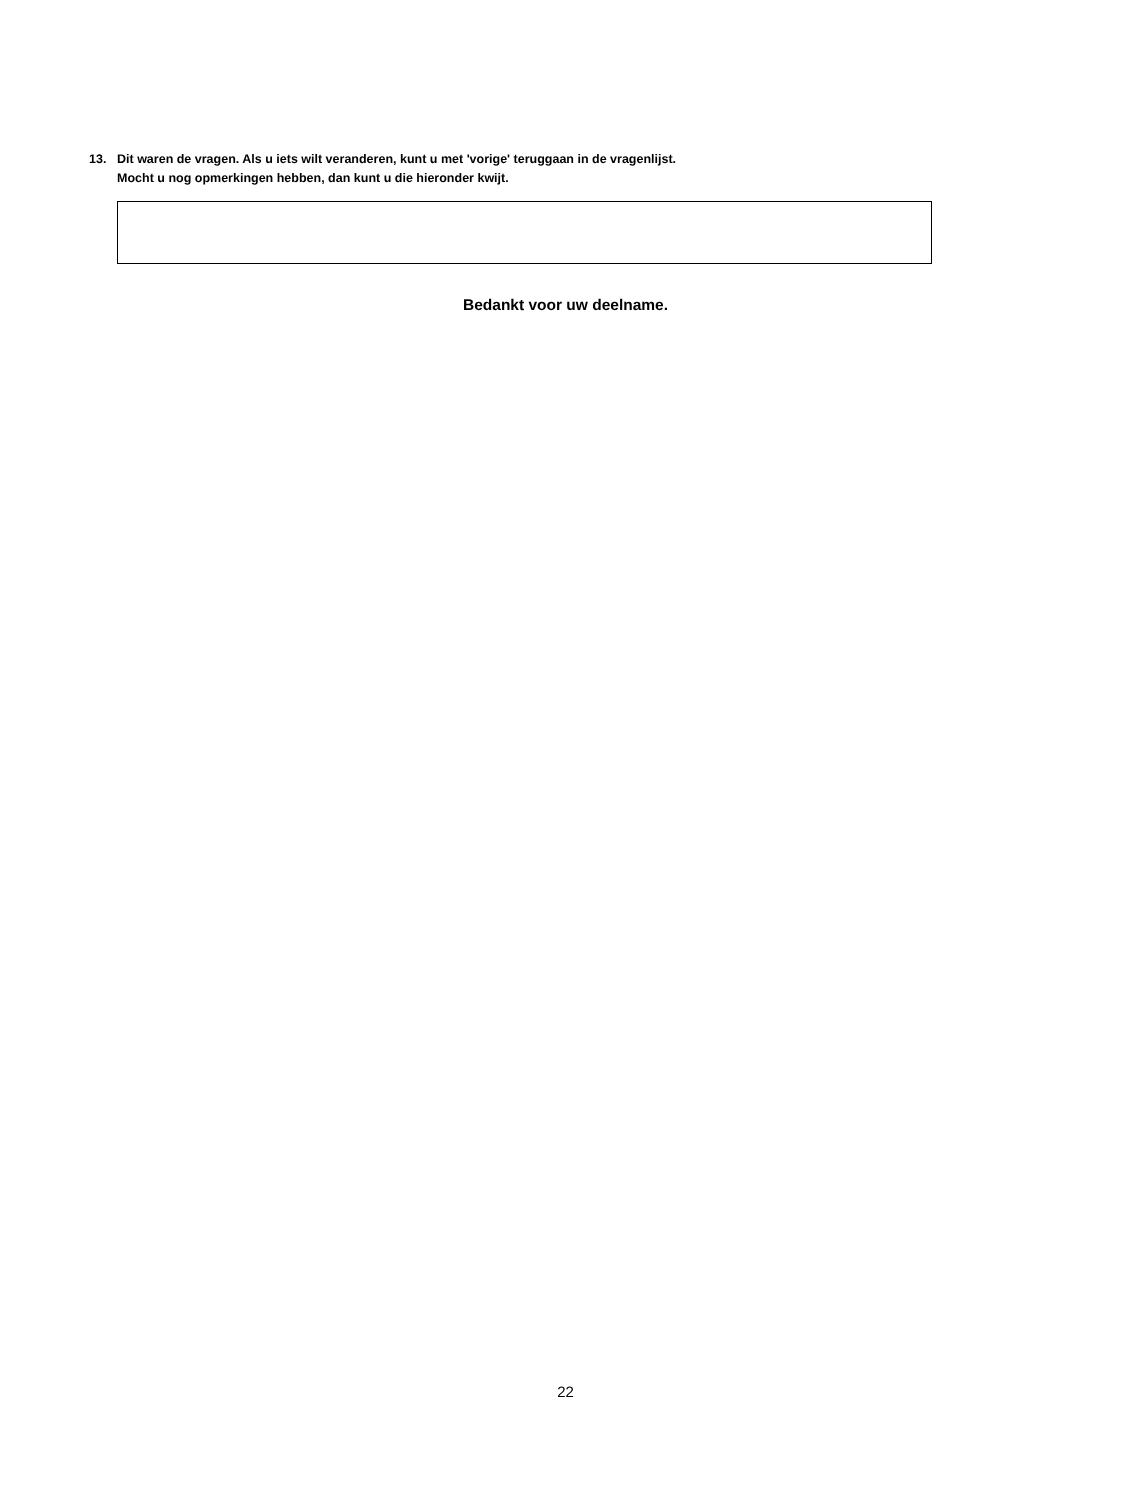13. Dit waren de vragen. Als u iets wilt veranderen, kunt u met 'vorige' teruggaan in de vragenlijst.
Mocht u nog opmerkingen hebben, dan kunt u die hieronder kwijt.
Bedankt voor uw deelname.
22